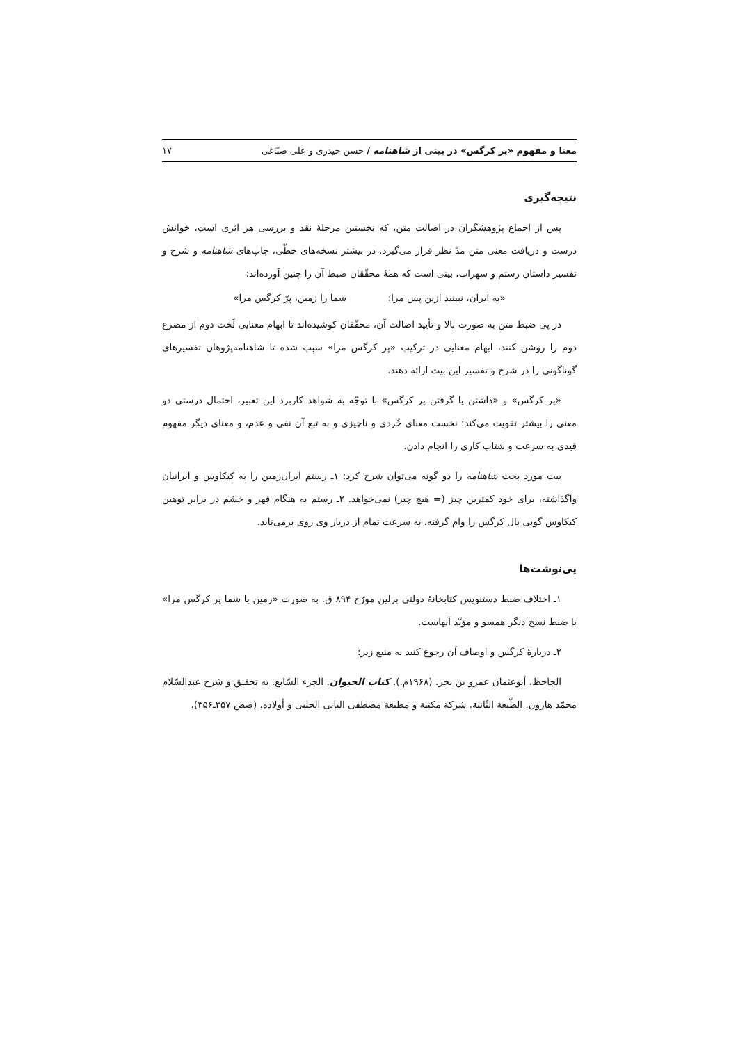معنا و مفهوم «پر کرگس» در بیتی از شاهنامه / حسن حیدری و علی صبّاغی ۱۷
نتیجه‌گیری
پس از اجماع پژوهشگران در اصالت متن، که نخستین مرحلهٔ نقد و بررسی هر اثری است، خوانش درست و دریافت معنی متن مدّ نظر قرار می‌گیرد. در بیشتر نسخه‌های خطّی، چاپ‌های شاهنامه و شرح و تفسیر داستان رستم و سهراب، بیتی است که همهٔ محقّقان ضبط آن را چنین آورده‌اند:
«به ایران، نبینید ازین پس مرا؛ شما را زمین، پرّ کرگس مرا»
در پی ضبط متن به صورت بالا و تأیید اصالت آن، محقّقان کوشیده‌اند تا ابهام معنایی لَخت دوم از مصرع دوم را روشن کنند، ابهام معنایی در ترکیب «پر کرگس مرا» سبب شده تا شاهنامه‌پژوهان تفسیرهای گوناگونی را در شرح و تفسیر این بیت ارائه دهند.
«پر کرگس» و «داشتن یا گرفتن پر کرگس» با توجّه به شواهد کاربرد این تعبیر، احتمال درستی دو معنی را بیشتر تقویت می‌کند: نخست معنای خُردی و ناچیزی و به تبع آن نفی و عدم، و معنای دیگر مفهوم قیدی به سرعت و شتاب کاری را انجام دادن.
بیت مورد بحث شاهنامه را دو گونه می‌توان شرح کرد: ۱ـ رستم ایران‌زمین را به کیکاوس و ایرانیان واگذاشته، برای خود کمترین چیز (= هیچ چیز) نمی‌خواهد. ۲ـ رستم به هنگام قهر و خشم در برابر توهین کیکاوس گویی بال کرگس را وام گرفته، به سرعت تمام از دربار وی روی برمی‌تابد.
پی‌نوشت‌ها
۱ـ اختلاف ضبط دستنویس کتابخانهٔ دولتی برلین مورّخ ۸۹۴ ق. به صورت «زمین با شما پر کرگس مرا» با ضبط نسخ دیگر همسو و مؤیّد آنهاست.
۲ـ دربارهٔ کرگس و اوصاف آن رجوع کنید به منبع زیر:
الجاحظ، أبوعثمان عمرو بن بحر. (۱۹۶۸م.). کتاب الحیوان. الجزء السّابع. به تحقیق و شرح عبدالسّلام محمّد هارون. الطّبعة الثّانیة. شرکة مکتبة و مطبعة مصطفی البابی الحلبی و أولاده. (صص ۳۵۷ـ۳۵۶).